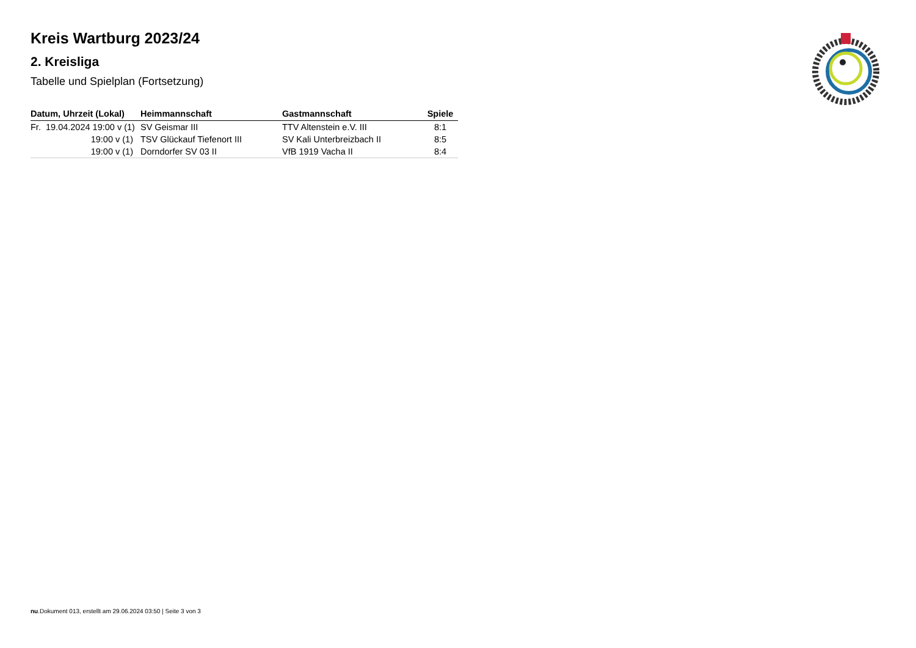Kreis Wartburg 2023/24
2. Kreisliga
Tabelle und Spielplan (Fortsetzung)
| Datum, Uhrzeit (Lokal) | Heimmannschaft | Gastmannschaft | Spiele |
| --- | --- | --- | --- |
| Fr. 19.04.2024 19:00 v (1) | SV Geismar III | TTV Altenstein e.V. III | 8:1 |
| 19:00 v (1) | TSV Glückauf Tiefenort III | SV Kali Unterbreizbach II | 8:5 |
| 19:00 v (1) | Dorndorfer SV 03 II | VfB 1919 Vacha II | 8:4 |
nu.Dokument 013, erstellt am 29.06.2024 03:50 | Seite 3 von 3